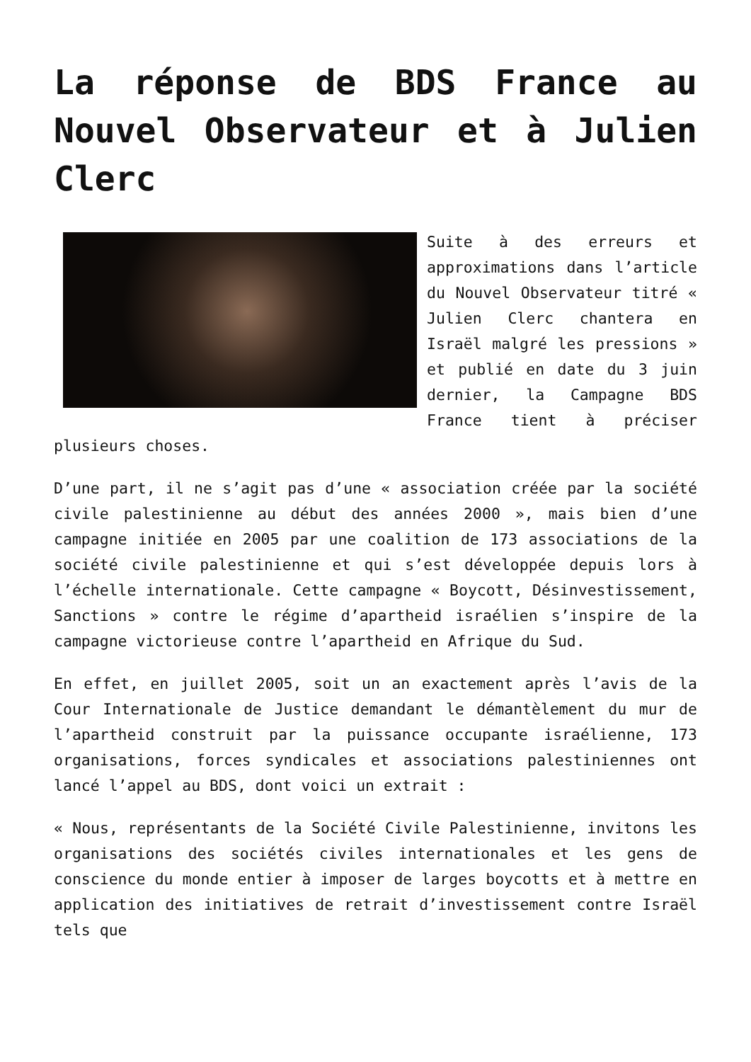La réponse de BDS France au Nouvel Observateur et à Julien Clerc
Suite à des erreurs et approximations dans l’article du Nouvel Observateur titré « Julien Clerc chantera en Israël malgré les pressions » et publié en date du 3 juin dernier, la Campagne BDS France tient à préciser plusieurs choses.
D’une part, il ne s’agit pas d’une « association créée par la société civile palestinienne au début des années 2000 », mais bien d’une campagne initiée en 2005 par une coalition de 173 associations de la société civile palestinienne et qui s’est développée depuis lors à l’échelle internationale. Cette campagne « Boycott, Désinvestissement, Sanctions » contre le régime d’apartheid israélien s’inspire de la campagne victorieuse contre l’apartheid en Afrique du Sud.
En effet, en juillet 2005, soit un an exactement après l’avis de la Cour Internationale de Justice demandant le démantèlement du mur de l’apartheid construit par la puissance occupante israélienne, 173 organisations, forces syndicales et associations palestiniennes ont lancé l’appel au BDS, dont voici un extrait :
« Nous, représentants de la Société Civile Palestinienne, invitons les organisations des sociétés civiles internationales et les gens de conscience du monde entier à imposer de larges boycotts et à mettre en application des initiatives de retrait d’investissement contre Israël tels que